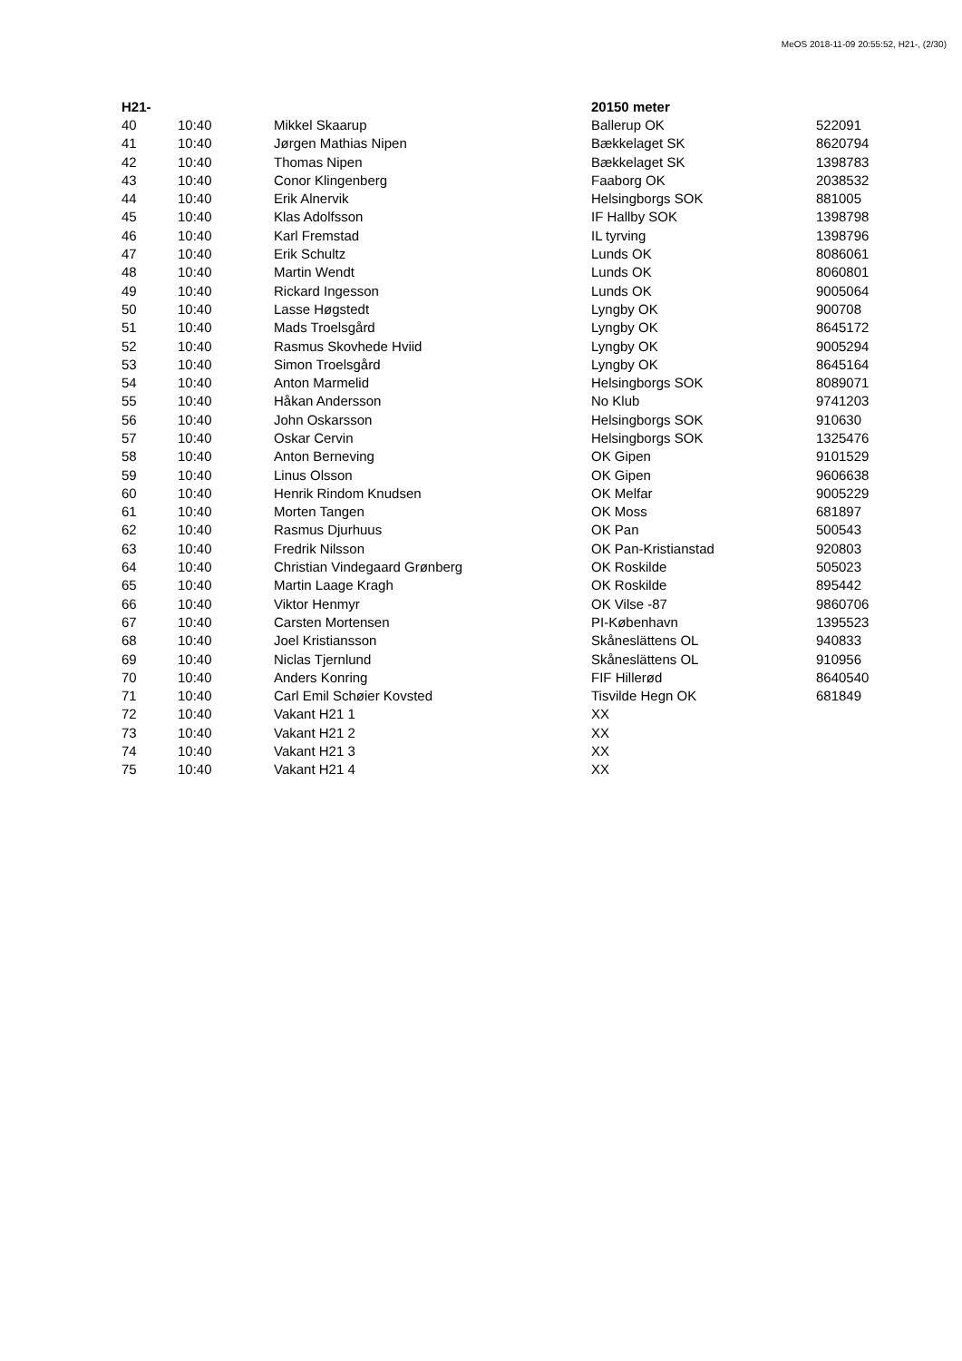MeOS 2018-11-09 20:55:52, H21-, (2/30)
| H21- | | | 20150 meter | |
| --- | --- | --- | --- | --- |
| 40 | 10:40 | Mikkel Skaarup | Ballerup OK | 522091 |
| 41 | 10:40 | Jørgen Mathias Nipen | Bækkelaget SK | 8620794 |
| 42 | 10:40 | Thomas Nipen | Bækkelaget SK | 1398783 |
| 43 | 10:40 | Conor Klingenberg | Faaborg OK | 2038532 |
| 44 | 10:40 | Erik Alnervik | Helsingborgs SOK | 881005 |
| 45 | 10:40 | Klas Adolfsson | IF Hallby SOK | 1398798 |
| 46 | 10:40 | Karl Fremstad | IL tyrving | 1398796 |
| 47 | 10:40 | Erik Schultz | Lunds OK | 8086061 |
| 48 | 10:40 | Martin Wendt | Lunds OK | 8060801 |
| 49 | 10:40 | Rickard Ingesson | Lunds OK | 9005064 |
| 50 | 10:40 | Lasse Høgstedt | Lyngby OK | 900708 |
| 51 | 10:40 | Mads Troelsgård | Lyngby OK | 8645172 |
| 52 | 10:40 | Rasmus Skovhede Hviid | Lyngby OK | 9005294 |
| 53 | 10:40 | Simon Troelsgård | Lyngby OK | 8645164 |
| 54 | 10:40 | Anton Marmelid | Helsingborgs SOK | 8089071 |
| 55 | 10:40 | Håkan Andersson | No Klub | 9741203 |
| 56 | 10:40 | John Oskarsson | Helsingborgs SOK | 910630 |
| 57 | 10:40 | Oskar Cervin | Helsingborgs SOK | 1325476 |
| 58 | 10:40 | Anton Berneving | OK Gipen | 9101529 |
| 59 | 10:40 | Linus Olsson | OK Gipen | 9606638 |
| 60 | 10:40 | Henrik Rindom Knudsen | OK Melfar | 9005229 |
| 61 | 10:40 | Morten Tangen | OK Moss | 681897 |
| 62 | 10:40 | Rasmus Djurhuus | OK Pan | 500543 |
| 63 | 10:40 | Fredrik Nilsson | OK Pan-Kristianstad | 920803 |
| 64 | 10:40 | Christian Vindegaard Grønberg | OK Roskilde | 505023 |
| 65 | 10:40 | Martin Laage Kragh | OK Roskilde | 895442 |
| 66 | 10:40 | Viktor Henmyr | OK Vilse -87 | 9860706 |
| 67 | 10:40 | Carsten Mortensen | PI-København | 1395523 |
| 68 | 10:40 | Joel Kristiansson | Skåneslättens OL | 940833 |
| 69 | 10:40 | Niclas Tjernlund | Skåneslättens OL | 910956 |
| 70 | 10:40 | Anders Konring | FIF Hillerød | 8640540 |
| 71 | 10:40 | Carl Emil Schøier Kovsted | Tisvilde Hegn OK | 681849 |
| 72 | 10:40 | Vakant H21 1 | XX | |
| 73 | 10:40 | Vakant H21 2 | XX | |
| 74 | 10:40 | Vakant H21 3 | XX | |
| 75 | 10:40 | Vakant H21 4 | XX | |